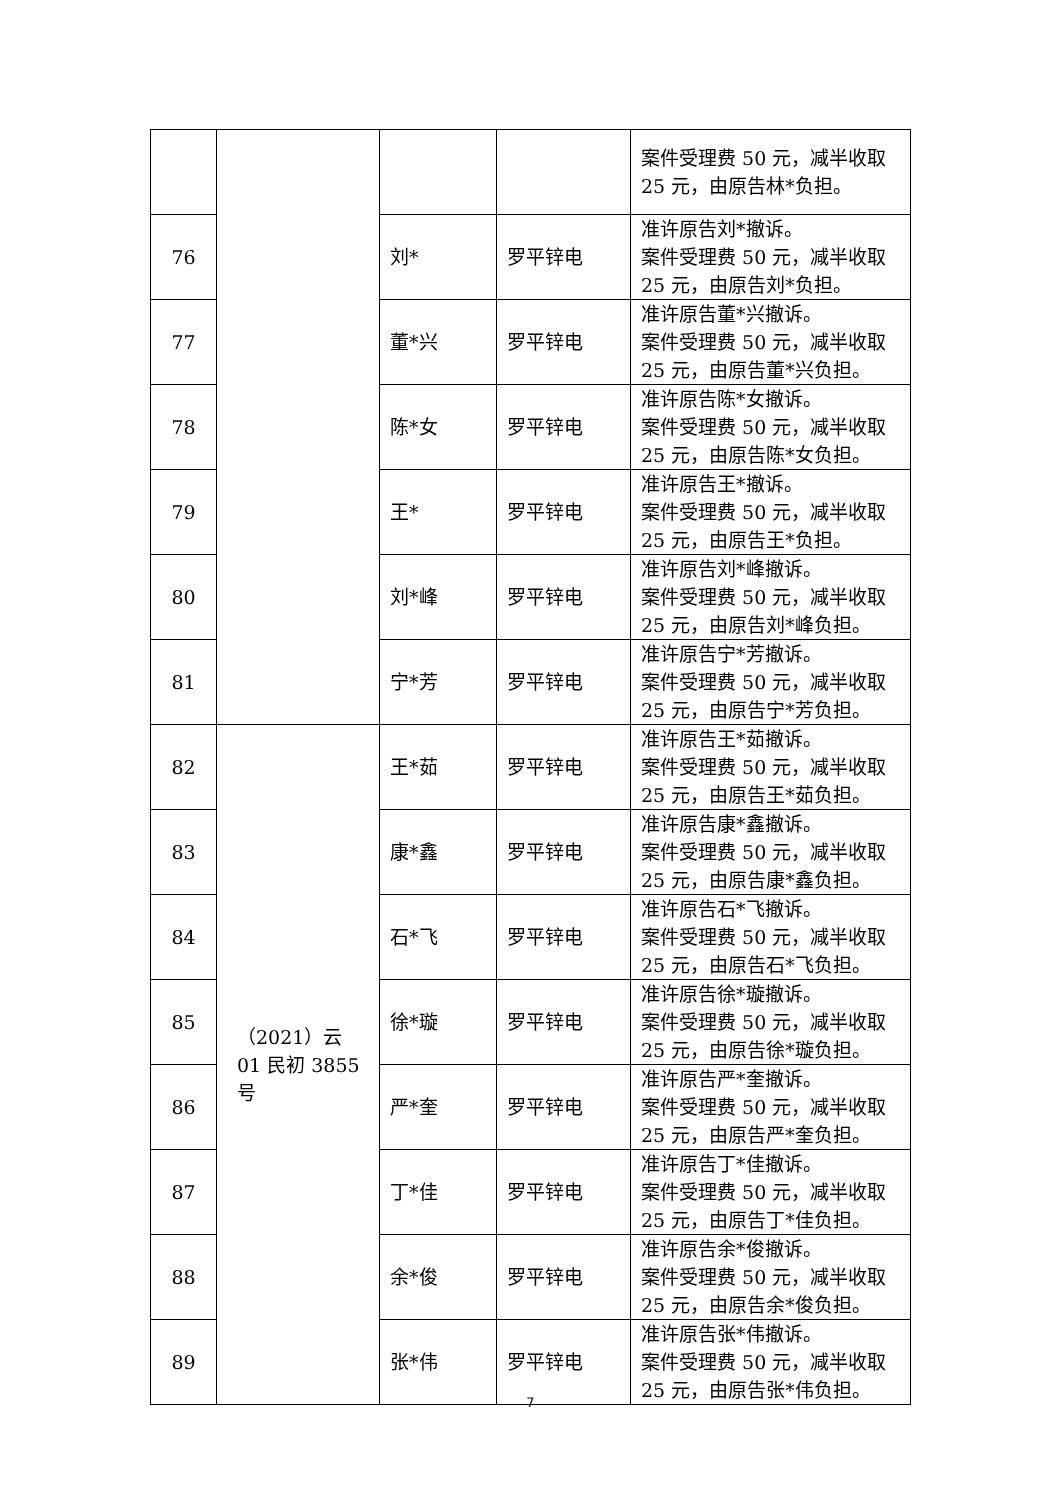| | | | | 案件受理费 50 元，减半收取 25 元，由原告林*负担。 |
| 76 | | 刘* | 罗平锌电 | 准许原告刘*撤诉。 案件受理费 50 元，减半收取 25 元，由原告刘*负担。 |
| 77 | | 董*兴 | 罗平锌电 | 准许原告董*兴撤诉。 案件受理费 50 元，减半收取 25 元，由原告董*兴负担。 |
| 78 | | 陈*女 | 罗平锌电 | 准许原告陈*女撤诉。 案件受理费 50 元，减半收取 25 元，由原告陈*女负担。 |
| 79 | | 王* | 罗平锌电 | 准许原告王*撤诉。 案件受理费 50 元，减半收取 25 元，由原告王*负担。 |
| 80 | | 刘*峰 | 罗平锌电 | 准许原告刘*峰撤诉。 案件受理费 50 元，减半收取 25 元，由原告刘*峰负担。 |
| 81 | | 宁*芳 | 罗平锌电 | 准许原告宁*芳撤诉。 案件受理费 50 元，减半收取 25 元，由原告宁*芳负担。 |
| 82 | （2021）云 01 民初 3855 号 | 王*茹 | 罗平锌电 | 准许原告王*茹撤诉。 案件受理费 50 元，减半收取 25 元，由原告王*茹负担。 |
| 83 | | 康*鑫 | 罗平锌电 | 准许原告康*鑫撤诉。 案件受理费 50 元，减半收取 25 元，由原告康*鑫负担。 |
| 84 | | 石*飞 | 罗平锌电 | 准许原告石*飞撤诉。 案件受理费 50 元，减半收取 25 元，由原告石*飞负担。 |
| 85 | | 徐*璇 | 罗平锌电 | 准许原告徐*璇撤诉。 案件受理费 50 元，减半收取 25 元，由原告徐*璇负担。 |
| 86 | | 严*奎 | 罗平锌电 | 准许原告严*奎撤诉。 案件受理费 50 元，减半收取 25 元，由原告严*奎负担。 |
| 87 | | 丁*佳 | 罗平锌电 | 准许原告丁*佳撤诉。 案件受理费 50 元，减半收取 25 元，由原告丁*佳负担。 |
| 88 | | 余*俊 | 罗平锌电 | 准许原告余*俊撤诉。 案件受理费 50 元，减半收取 25 元，由原告余*俊负担。 |
| 89 | | 张*伟 | 罗平锌电 | 准许原告张*伟撤诉。 案件受理费 50 元，减半收取 25 元，由原告张*伟负担。 |
7